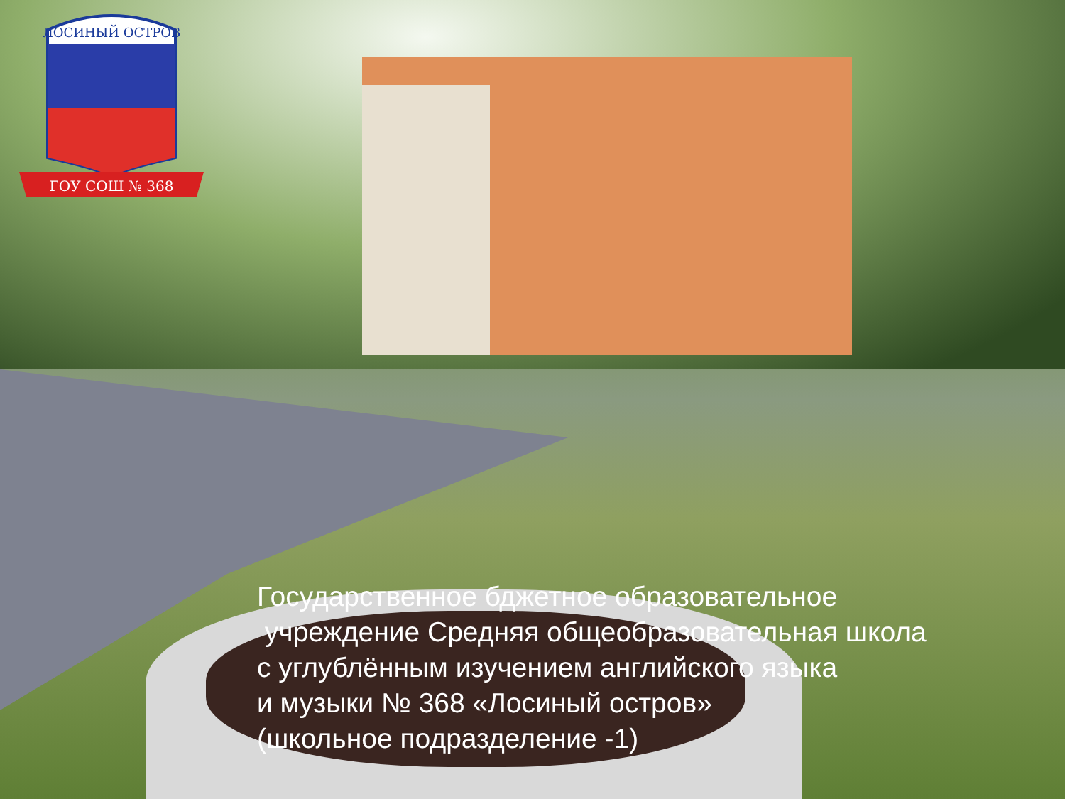ЛОСИНЫЙ ОСТРОВ
ГОУ СОШ № 368
Государственное бджетное образовательное
учреждение Средняя общеобразовательная школа
с углублённым изучением английского языка
и музыки № 368 «Лосиный остров»
(школьное подразделение -1)